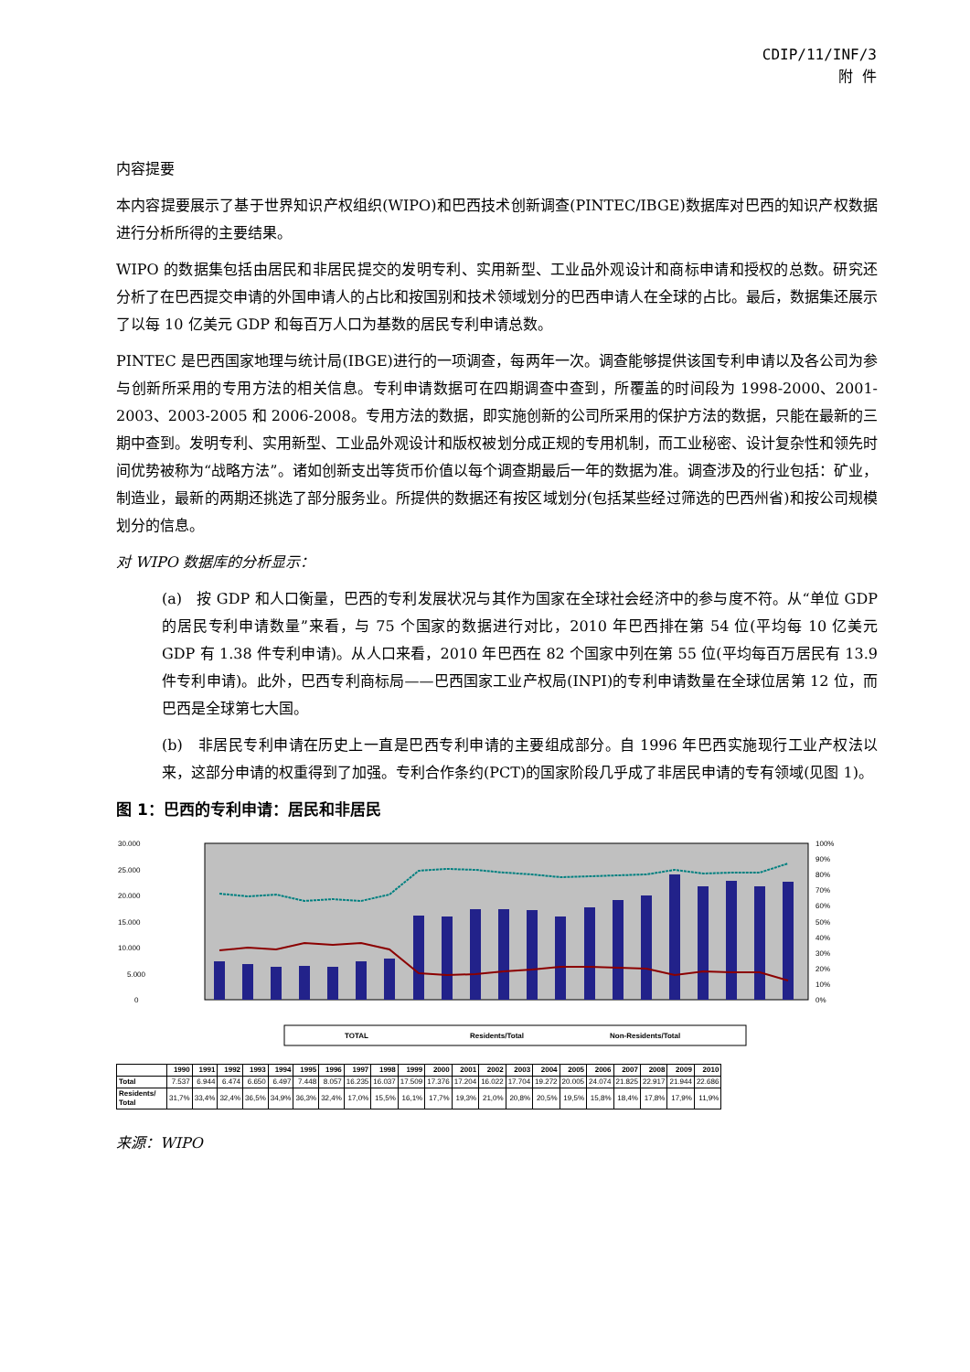CDIP/11/INF/3
附 件
内容提要
本内容提要展示了基于世界知识产权组织(WIPO)和巴西技术创新调查(PINTEC/IBGE)数据库对巴西的知识产权数据进行分析所得的主要结果。
WIPO 的数据集包括由居民和非居民提交的发明专利、实用新型、工业品外观设计和商标申请和授权的总数。研究还分析了在巴西提交申请的外国申请人的占比和按国别和技术领域划分的巴西申请人在全球的占比。最后，数据集还展示了以每 10 亿美元 GDP 和每百万人口为基数的居民专利申请总数。
PINTEC 是巴西国家地理与统计局(IBGE)进行的一项调查，每两年一次。调查能够提供该国专利申请以及各公司为参与创新所采用的专用方法的相关信息。专利申请数据可在四期调查中查到，所覆盖的时间段为 1998-2000、2001-2003、2003-2005 和 2006-2008。专用方法的数据，即实施创新的公司所采用的保护方法的数据，只能在最新的三期中查到。发明专利、实用新型、工业品外观设计和版权被划分成正规的专用机制，而工业秘密、设计复杂性和领先时间优势被称为“战略方法”。诸如创新支出等货币价值以每个调查期最后一年的数据为准。调查涉及的行业包括：矿业，制造业，最新的两期还挑选了部分服务业。所提供的数据还有按区域划分(包括某些经过筛选的巴西州省)和按公司规模划分的信息。
对 WIPO 数据库的分析显示：
(a)　按 GDP 和人口衡量，巴西的专利发展状况与其作为国家在全球社会经济中的参与度不符。从“单位 GDP 的居民专利申请数量”来看，与 75 个国家的数据进行对比，2010 年巴西排在第 54 位(平均每 10 亿美元 GDP 有 1.38 件专利申请)。从人口来看，2010 年巴西在 82 个国家中列在第 55 位(平均每百万居民有 13.9 件专利申请)。此外，巴西专利商标局——巴西国家工业产权局(INPI)的专利申请数量在全球位居第 12 位，而巴西是全球第七大国。
(b)　非居民专利申请在历史上一直是巴西专利申请的主要组成部分。自 1996 年巴西实施现行工业产权法以来，这部分申请的权重得到了加强。专利合作条约(PCT)的国家阶段几乎成了非居民申请的专有领域(见图 1)。
图 1：巴西的专利申请：居民和非居民
30.000
25.000
20.000
15.000
10.000
5.000
0
100%
90%
80%
70%
60%
50%
40%
30%
20%
10%
0%
TOTAL
Residents/Total
Non-Residents/Total
| | 1990 | 1991 | 1992 | 1993 | 1994 | 1995 | 1996 | 1997 | 1998 | 1999 | 2000 | 2001 | 2002 | 2003 | 2004 | 2005 | 2006 | 2007 | 2008 | 2009 | 2010 |
| --- | --- | --- | --- | --- | --- | --- | --- | --- | --- | --- | --- | --- | --- | --- | --- | --- | --- | --- | --- | --- | --- |
| Total | 7.537 | 6.944 | 6.474 | 6.650 | 6.497 | 7.448 | 8.057 | 16.235 | 16.037 | 17.509 | 17.376 | 17.204 | 16.022 | 17.704 | 19.272 | 20.005 | 24.074 | 21.825 | 22.917 | 21.944 | 22.686 |
| Residents/ Total | 31,7% | 33,4% | 32,4% | 36,5% | 34,9% | 36,3% | 32,4% | 17,0% | 15,5% | 16,1% | 17,7% | 19,3% | 21,0% | 20,8% | 20,5% | 19,5% | 15,8% | 18,4% | 17,8% | 17,9% | 11,9% |
来源：WIPO